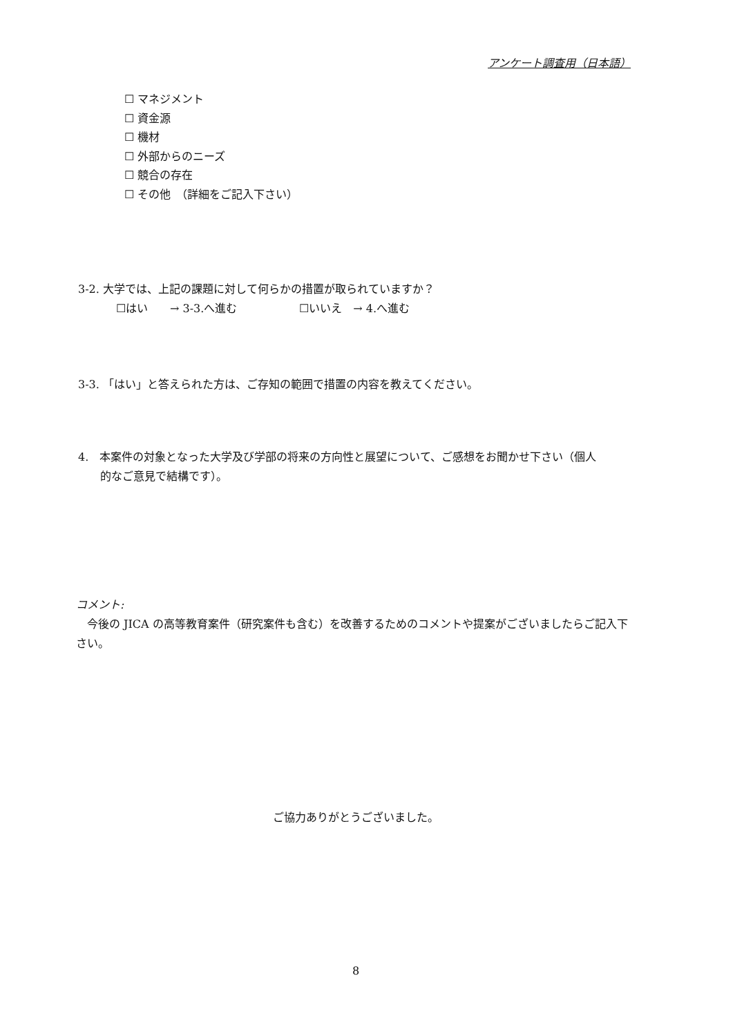アンケート調査用（日本語）
☐ マネジメント
☐ 資金源
☐ 機材
☐ 外部からのニーズ
☐ 競合の存在
☐ その他　（詳細をご記入下さい）
3-2. 大学では、上記の課題に対して何らかの措置が取られていますか？
☐はい　　→ 3-3.へ進む ☐いいえ　→ 4.へ進む
3-3. 「はい」と答えられた方は、ご存知の範囲で措置の内容を教えてください。
4.　本案件の対象となった大学及び学部の将来の方向性と展望について、ご感想をお聞かせ下さい（個人
的なご意見で結構です）。
コメント:
　今後の JICA の高等教育案件（研究案件も含む）を改善するためのコメントや提案がございましたらご記入下さい。
ご協力ありがとうございました。
8